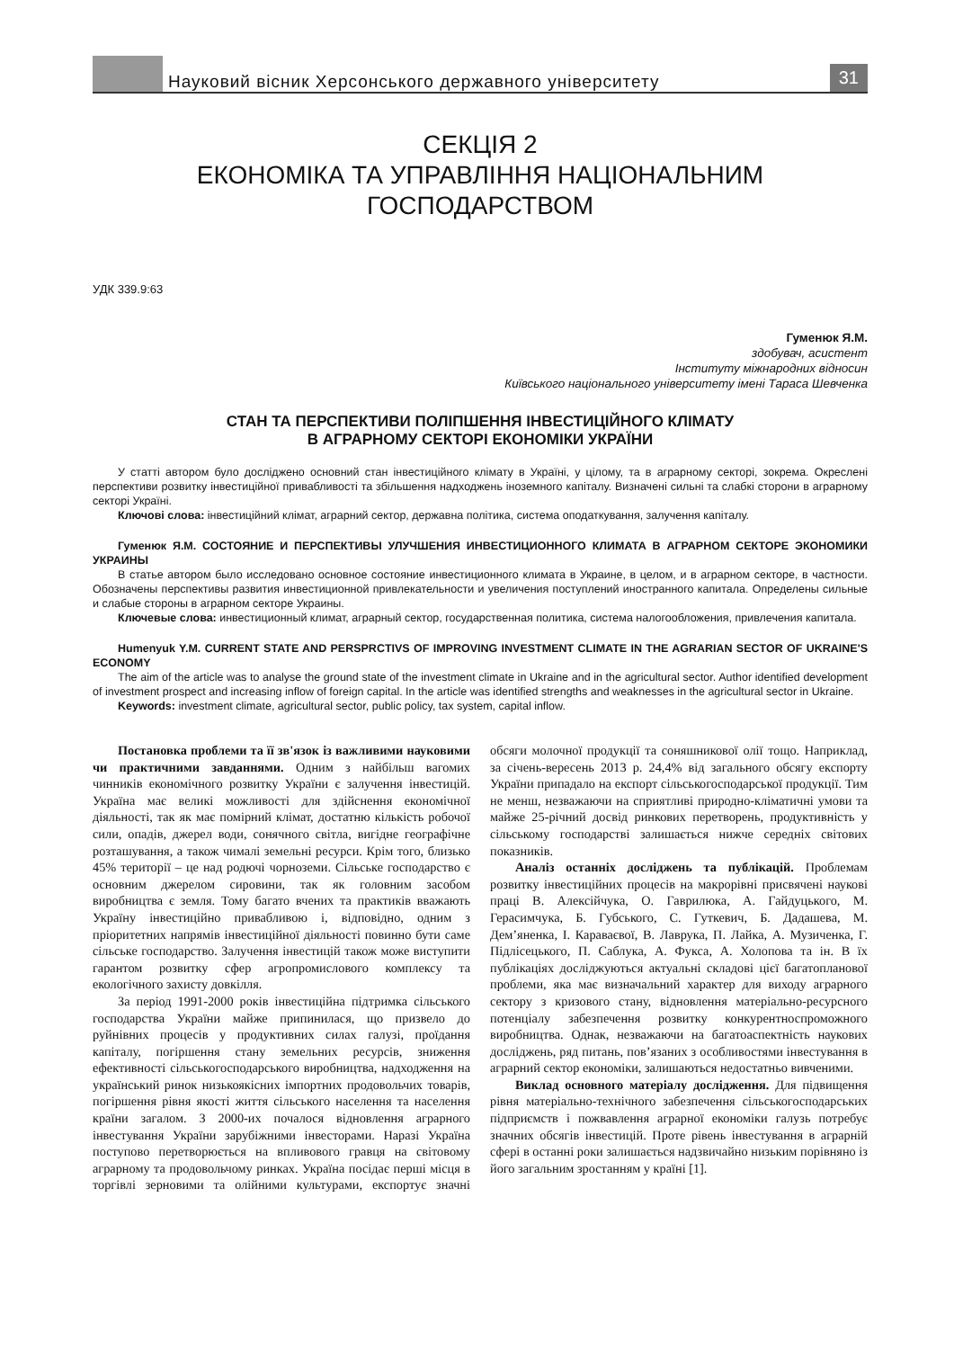Науковий вісник Херсонського державного університету
31
СЕКЦІЯ 2
ЕКОНОМІКА ТА УПРАВЛІННЯ НАЦІОНАЛЬНИМ ГОСПОДАРСТВОМ
УДК 339.9:63
Гуменюк Я.М.
здобувач, асистент
Інституту міжнародних відносин
Київського національного університету імені Тараса Шевченка
СТАН ТА ПЕРСПЕКТИВИ ПОЛІПШЕННЯ ІНВЕСТИЦІЙНОГО КЛІМАТУ
В АГРАРНОМУ СЕКТОРІ ЕКОНОМІКИ УКРАЇНИ
У статті автором було досліджено основний стан інвестиційного клімату в Україні, у цілому, та в аграрному секторі, зокрема. Окреслені перспективи розвитку інвестиційної привабливості та збільшення надходжень іноземного капіталу. Визначені сильні та слабкі сторони в аграрному секторі Україні.
Ключові слова: інвестиційний клімат, аграрний сектор, державна політика, система оподаткування, залучення капіталу.
Гуменюк Я.М. СОСТОЯНИЕ И ПЕРСПЕКТИВЫ УЛУЧШЕНИЯ ИНВЕСТИЦИОННОГО КЛИМАТА В АГРАРНОМ СЕКТОРЕ ЭКОНОМИКИ УКРАИНЫ
В статье автором было исследовано основное состояние инвестиционного климата в Украине, в целом, и в аграрном секторе, в частности. Обозначены перспективы развития инвестиционной привлекательности и увеличения поступлений иностранного капитала. Определены сильные и слабые стороны в аграрном секторе Украины.
Ключевые слова: инвестиционный климат, аграрный сектор, государственная политика, система налогообложения, привлечения капитала.
Humenyuk Y.M. CURRENT STATE AND PERSPRCTIVS OF IMPROVING INVESTMENT CLIMATE IN THE AGRARIAN SECTOR OF UKRAINE'S ECONOMY
The aim of the article was to analyse the ground state of the investment climate in Ukraine and in the agricultural sector. Author identified development of investment prospect and increasing inflow of foreign capital. In the article was identified strengths and weaknesses in the agricultural sector in Ukraine.
Keywords: investment climate, agricultural sector, public policy, tax system, capital inflow.
Постановка проблеми та її зв'язок із важливими науковими чи практичними завданнями. Одним з найбільш вагомих чинників економічного розвитку України є залучення інвестицій. Україна має великі можливості для здійснення економічної діяльності, так як має помірний клімат, достатню кількість робочої сили, опадів, джерел води, сонячного світла, вигідне географічне розташування, а також чималі земельні ресурси. Крім того, близько 45% території – це над родючі чорноземи. Сільське господарство є основним джерелом сировини, так як головним засобом виробництва є земля. Тому багато вчених та практиків вважають Україну інвестиційно привабливою і, відповідно, одним з пріоритетних напрямів інвестиційної діяльності повинно бути саме сільське господарство. Залучення інвестицій також може виступити гарантом розвитку сфер агропромислового комплексу та екологічного захисту довкілля.
За період 1991-2000 років інвестиційна підтримка сільського господарства України майже припинилася, що призвело до руйнівних процесів у продуктивних силах галузі, проїдання капіталу, погіршення стану земельних ресурсів, зниження ефективності сільськогосподарського виробництва, надходження на український ринок низькоякісних імпортних продовольчих товарів, погіршення рівня якості життя сільського населення та населення країни загалом. З 2000-их почалося відновлення аграрного інвестування України зарубіжними інвесторами. Наразі Україна поступово перетворюється на впливового гравця на світовому аграрному та продовольчому ринках. Україна посідає перші місця в торгівлі зерновими та олійними культурами, експортує значні обсяги молочної продукції та соняшникової олії тощо. Наприклад, за січень-вересень 2013 р. 24,4% від загального обсягу експорту України припадало на експорт сільськогосподарської продукції. Тим не менш, незважаючи на сприятливі природно-кліматичні умови та майже 25-річний досвід ринкових перетворень, продуктивність у сільському господарстві залишається нижче середніх світових показників.
Аналіз останніх досліджень та публікацій. Проблемам розвитку інвестиційних процесів на макрорівні присвячені наукові праці В. Алексійчука, О. Гаврилюка, А. Гайдуцького, М. Герасимчука, Б. Губського, С. Гуткевич, Б. Дадашева, М. Дем’яненка, І. Караваєвої, В. Лаврука, П. Лайка, А. Музиченка, Г. Підлісецького, П. Саблука, А. Фукса, А. Холопова та ін. В їх публікаціях досліджуються актуальні складові цієї багатопланової проблеми, яка має визначальний характер для виходу аграрного сектору з кризового стану, відновлення матеріально-ресурсного потенціалу забезпечення розвитку конкурентноспроможного виробництва. Однак, незважаючи на багатоаспектність наукових досліджень, ряд питань, пов’язаних з особливостями інвестування в аграрний сектор економіки, залишаються недостатньо вивченими.
Виклад основного матеріалу дослідження. Для підвищення рівня матеріально-технічного забезпечення сільськогосподарських підприємств і пожвавлення аграрної економіки галузь потребує значних обсягів інвестицій. Проте рівень інвестування в аграрній сфері в останні роки залишається надзвичайно низьким порівняно із його загальним зростанням у країні [1].